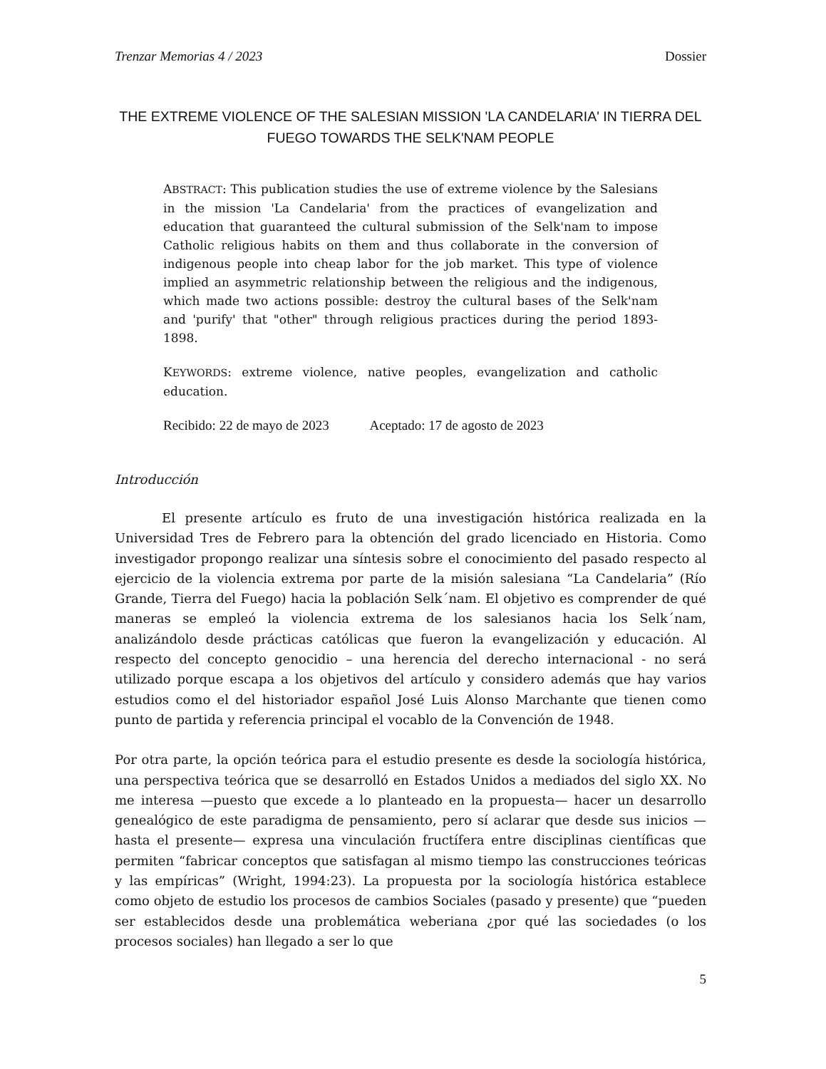Trenzar Memorias 4 / 2023 Dossier
THE EXTREME VIOLENCE OF THE SALESIAN MISSION 'LA CANDELARIA' IN TIERRA DEL FUEGO TOWARDS THE SELK'NAM PEOPLE
ABSTRACT: This publication studies the use of extreme violence by the Salesians in the mission 'La Candelaria' from the practices of evangelization and education that guaranteed the cultural submission of the Selk'nam to impose Catholic religious habits on them and thus collaborate in the conversion of indigenous people into cheap labor for the job market. This type of violence implied an asymmetric relationship between the religious and the indigenous, which made two actions possible: destroy the cultural bases of the Selk'nam and 'purify' that "other" through religious practices during the period 1893-1898.
KEYWORDS: extreme violence, native peoples, evangelization and catholic education.
Recibido: 22 de mayo de 2023 Aceptado: 17 de agosto de 2023
Introducción
El presente artículo es fruto de una investigación histórica realizada en la Universidad Tres de Febrero para la obtención del grado licenciado en Historia. Como investigador propongo realizar una síntesis sobre el conocimiento del pasado respecto al ejercicio de la violencia extrema por parte de la misión salesiana “La Candelaria” (Río Grande, Tierra del Fuego) hacia la población Selk´nam. El objetivo es comprender de qué maneras se empleó la violencia extrema de los salesianos hacia los Selk´nam, analizándolo desde prácticas católicas que fueron la evangelización y educación. Al respecto del concepto genocidio – una herencia del derecho internacional - no será utilizado porque escapa a los objetivos del artículo y considero además que hay varios estudios como el del historiador español José Luis Alonso Marchante que tienen como punto de partida y referencia principal el vocablo de la Convención de 1948.
Por otra parte, la opción teórica para el estudio presente es desde la sociología histórica, una perspectiva teórica que se desarrolló en Estados Unidos a mediados del siglo XX. No me interesa —puesto que excede a lo planteado en la propuesta— hacer un desarrollo genealógico de este paradigma de pensamiento, pero sí aclarar que desde sus inicios —hasta el presente— expresa una vinculación fructífera entre disciplinas científicas que permiten “fabricar conceptos que satisfagan al mismo tiempo las construcciones teóricas y las empíricas” (Wright, 1994:23). La propuesta por la sociología histórica establece como objeto de estudio los procesos de cambios Sociales (pasado y presente) que “pueden ser establecidos desde una problemática weberiana ¿por qué las sociedades (o los procesos sociales) han llegado a ser lo que
5